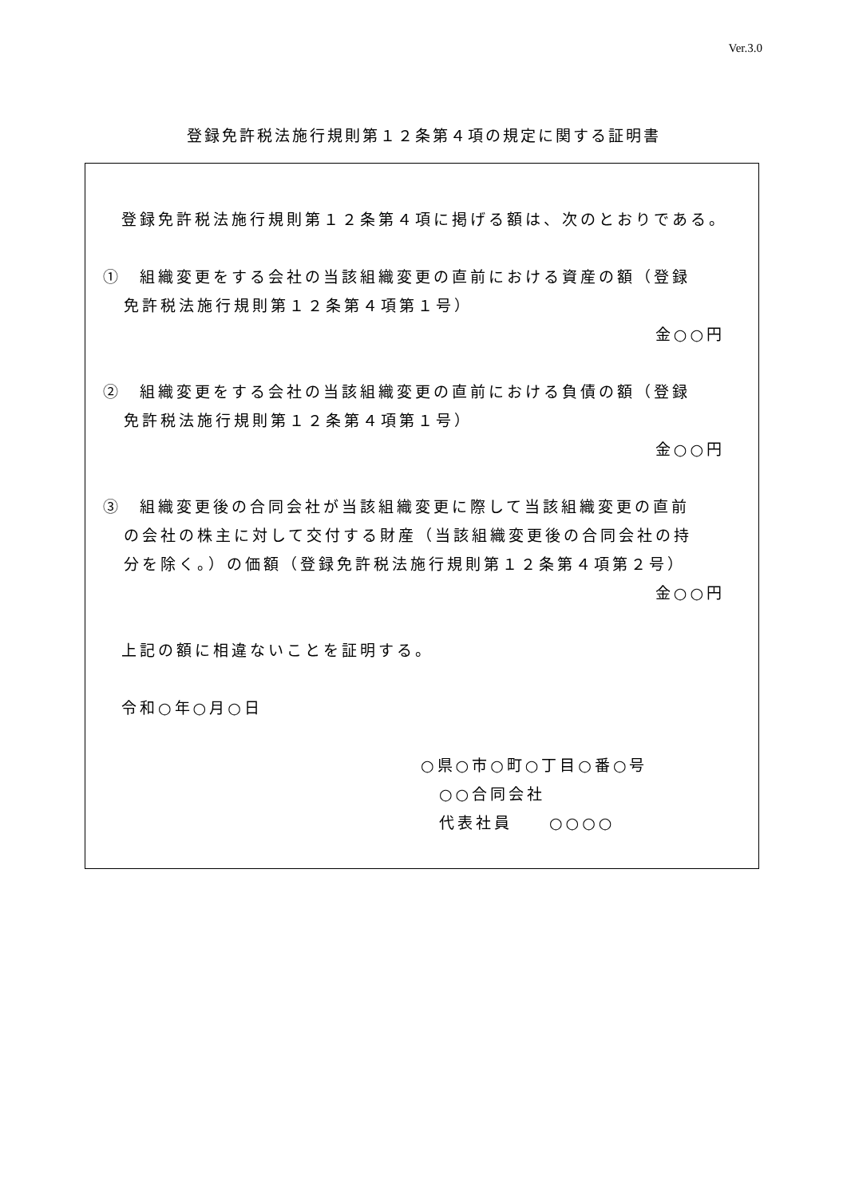Ver.3.0
登録免許税法施行規則第１２条第４項の規定に関する証明書
　登録免許税法施行規則第１２条第４項に掲げる額は、次のとおりである。
①　組織変更をする会社の当該組織変更の直前における資産の額（登録
免許税法施行規則第１２条第４項第１号）
金○○円
②　組織変更をする会社の当該組織変更の直前における負債の額（登録
免許税法施行規則第１２条第４項第１号）
金○○円
③　組織変更後の合同会社が当該組織変更に際して当該組織変更の直前
の会社の株主に対して交付する財産（当該組織変更後の合同会社の持
分を除く。）の価額（登録免許税法施行規則第１２条第４項第２号）
金○○円
　上記の額に相違ないことを証明する。
　令和○年○月○日
○県○市○町○丁目○番○号
　○○合同会社
　代表社員　　○○○○